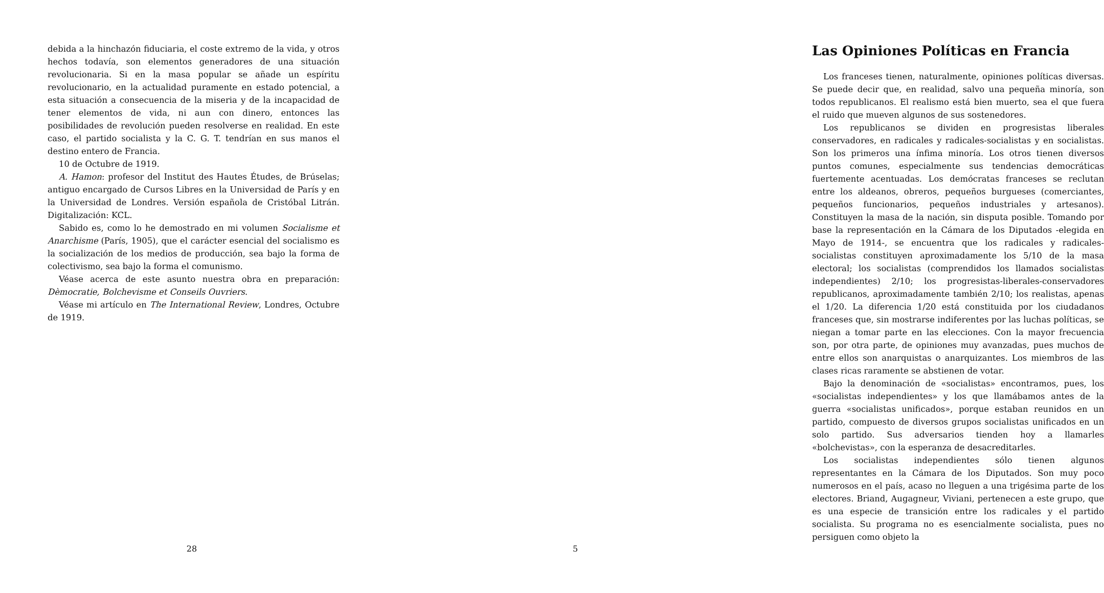debida a la hinchazón fiduciaria, el coste extremo de la vida, y otros hechos todavía, son elementos generadores de una situación revolucionaria. Si en la masa popular se añade un espíritu revolucionario, en la actualidad puramente en estado potencial, a esta situación a consecuencia de la miseria y de la incapacidad de tener elementos de vida, ni aun con dinero, entonces las posibilidades de revolución pueden resolverse en realidad. En este caso, el partido socialista y la C. G. T. tendrían en sus manos el destino entero de Francia.
10 de Octubre de 1919.
A. Hamon: profesor del Institut des Hautes Études, de Brúselas; antiguo encargado de Cursos Libres en la Universidad de París y en la Universidad de Londres. Versión española de Cristóbal Litrán. Digitalización: KCL.
Sabido es, como lo he demostrado en mi volumen Socialisme et Anarchisme (París, 1905), que el carácter esencial del socialismo es la socialización de los medios de producción, sea bajo la forma de colectivismo, sea bajo la forma el comunismo.
Véase acerca de este asunto nuestra obra en preparación: Dèmocratie, Bolchevisme et Conseils Ouvriers.
Véase mi artículo en The International Review, Londres, Octubre de 1919.
28
Las Opiniones Políticas en Francia
Los franceses tienen, naturalmente, opiniones políticas diversas. Se puede decir que, en realidad, salvo una pequeña minoría, son todos republicanos. El realismo está bien muerto, sea el que fuera el ruido que mueven algunos de sus sostenedores.
Los republicanos se dividen en progresistas liberales conservadores, en radicales y radicales-socialistas y en socialistas. Son los primeros una ínfima minoría. Los otros tienen diversos puntos comunes, especialmente sus tendencias democráticas fuertemente acentuadas. Los demócratas franceses se reclutan entre los aldeanos, obreros, pequeños burgueses (comerciantes, pequeños funcionarios, pequeños industriales y artesanos). Constituyen la masa de la nación, sin disputa posible. Tomando por base la representación en la Cámara de los Diputados -elegida en Mayo de 1914-, se encuentra que los radicales y radicales-socialistas constituyen aproximadamente los 5/10 de la masa electoral; los socialistas (comprendidos los llamados socialistas independientes) 2/10; los progresistas-liberales-conservadores republicanos, aproximadamente también 2/10; los realistas, apenas el 1/20. La diferencia 1/20 está constituida por los ciudadanos franceses que, sin mostrarse indiferentes por las luchas políticas, se niegan a tomar parte en las elecciones. Con la mayor frecuencia son, por otra parte, de opiniones muy avanzadas, pues muchos de entre ellos son anarquistas o anarquizantes. Los miembros de las clases ricas raramente se abstienen de votar.
Bajo la denominación de «socialistas» encontramos, pues, los «socialistas independientes» y los que llamábamos antes de la guerra «socialistas unificados», porque estaban reunidos en un partido, compuesto de diversos grupos socialistas unificados en un solo partido. Sus adversarios tienden hoy a llamarles «bolchevistas», con la esperanza de desacreditarles.
Los socialistas independientes sólo tienen algunos representantes en la Cámara de los Diputados. Son muy poco numerosos en el país, acaso no lleguen a una trigésima parte de los electores. Briand, Augagneur, Viviani, pertenecen a este grupo, que es una especie de transición entre los radicales y el partido socialista. Su programa no es esencialmente socialista, pues no persiguen como objeto la
5